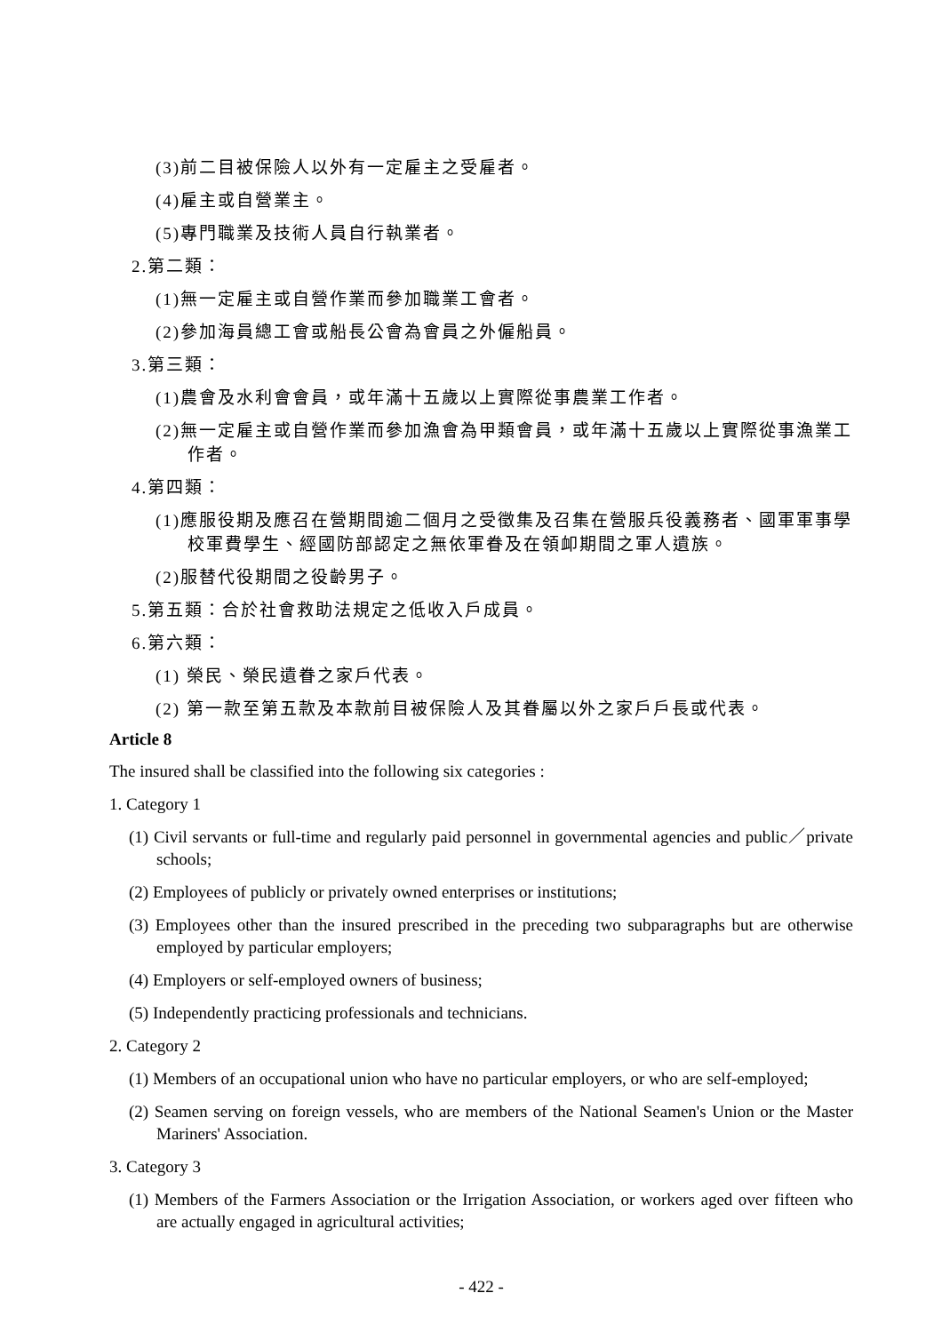(3)前二目被保險人以外有一定雇主之受雇者。
(4)雇主或自營業主。
(5)專門職業及技術人員自行執業者。
2.第二類：
(1)無一定雇主或自營作業而參加職業工會者。
(2)參加海員總工會或船長公會為會員之外僱船員。
3.第三類：
(1)農會及水利會會員，或年滿十五歲以上實際從事農業工作者。
(2)無一定雇主或自營作業而參加漁會為甲類會員，或年滿十五歲以上實際從事漁業工作者。
4.第四類：
(1)應服役期及應召在營期間逾二個月之受徵集及召集在營服兵役義務者、國軍軍事學校軍費學生、經國防部認定之無依軍眷及在領卹期間之軍人遺族。
(2)服替代役期間之役齡男子。
5.第五類：合於社會救助法規定之低收入戶成員。
6.第六類：
(1) 榮民、榮民遺眷之家戶代表。
(2) 第一款至第五款及本款前目被保險人及其眷屬以外之家戶戶長或代表。
Article 8
The insured shall be classified into the following six categories :
1. Category 1
(1) Civil servants or full-time and regularly paid personnel in governmental agencies and public／private schools;
(2) Employees of publicly or privately owned enterprises or institutions;
(3) Employees other than the insured prescribed in the preceding two subparagraphs but are otherwise employed by particular employers;
(4) Employers or self-employed owners of business;
(5) Independently practicing professionals and technicians.
2. Category 2
(1) Members of an occupational union who have no particular employers, or who are self-employed;
(2) Seamen serving on foreign vessels, who are members of the National Seamen's Union or the Master Mariners' Association.
3. Category 3
(1) Members of the Farmers Association or the Irrigation Association, or workers aged over fifteen who are actually engaged in agricultural activities;
- 422 -